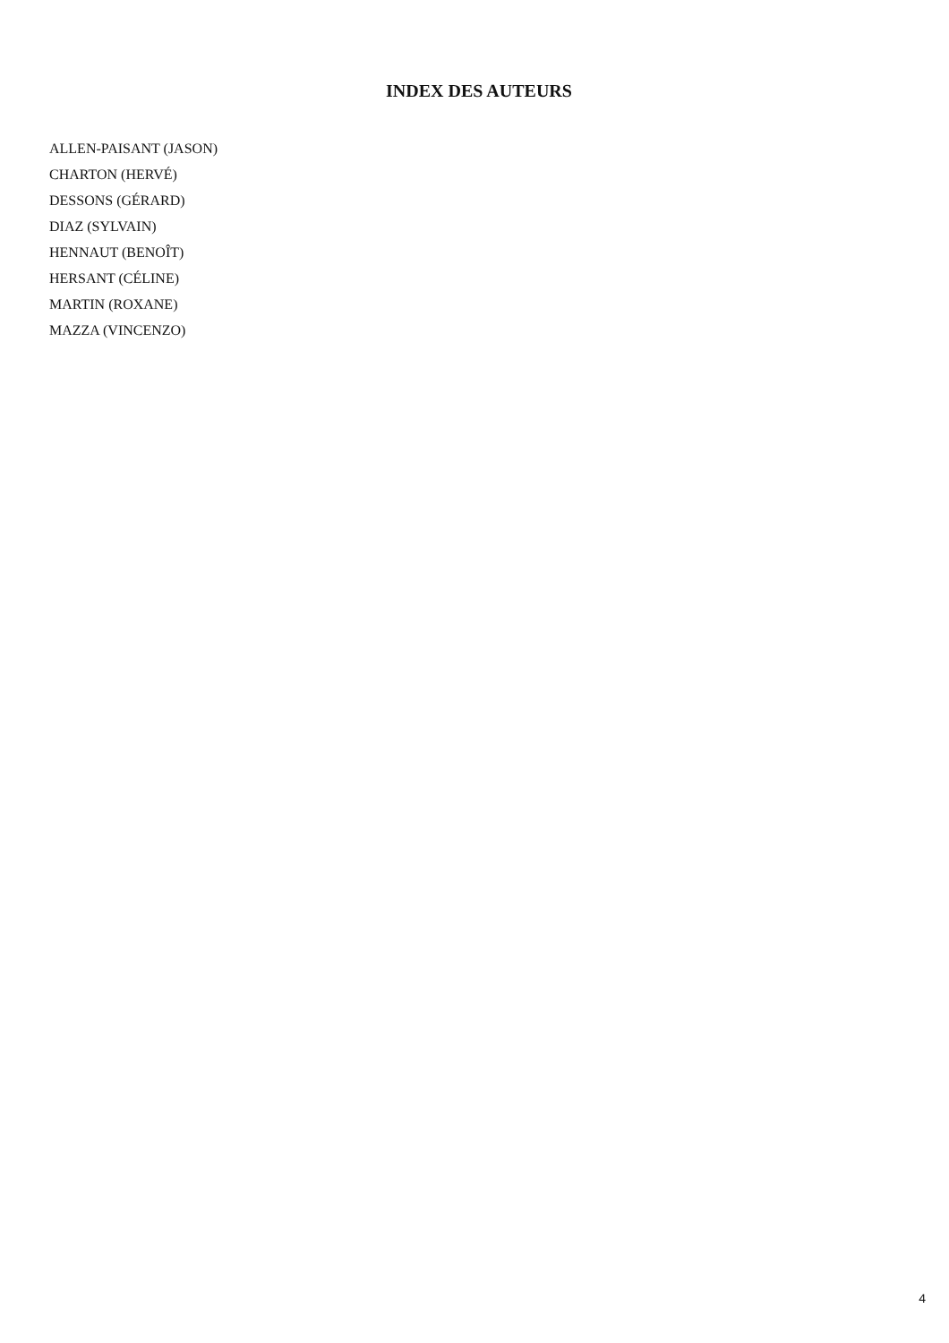INDEX DES AUTEURS
ALLEN-PAISANT (JASON)
CHARTON (HERVÉ)
DESSONS (GÉRARD)
DIAZ (SYLVAIN)
HENNAUT (BENOÎT)
HERSANT (CÉLINE)
MARTIN (ROXANE)
MAZZA (VINCENZO)
4